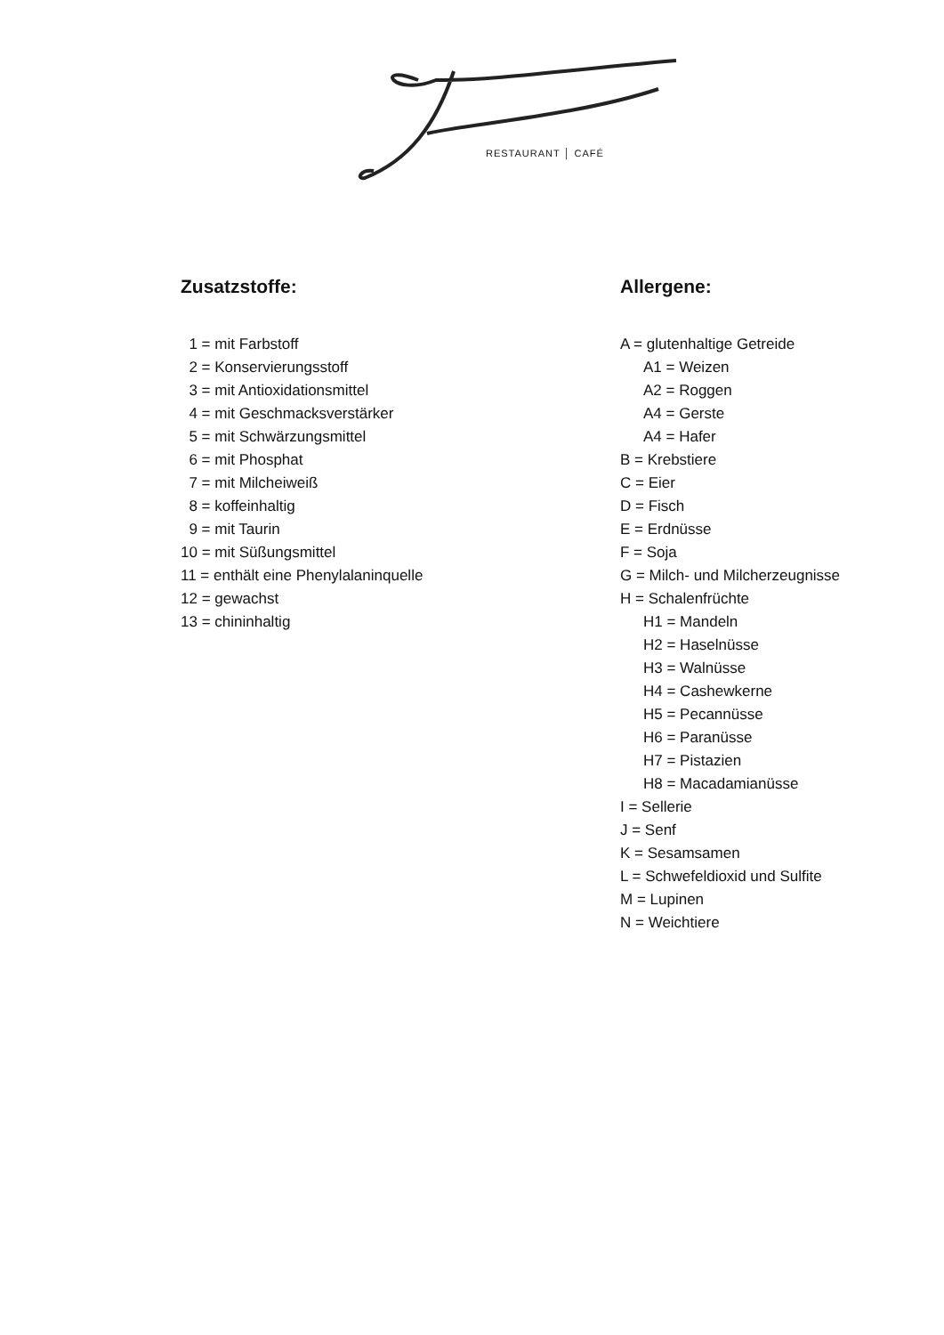RESTAURANT │ CAFÉ
Zusatzstoffe:
1 = mit Farbstoff
2 = Konservierungsstoff
3 = mit Antioxidationsmittel
4 = mit Geschmacksverstärker
5 = mit Schwärzungsmittel
6 = mit Phosphat
7 = mit Milcheiweiß
8 = koffeinhaltig
9 = mit Taurin
10 = mit Süßungsmittel
11 = enthält eine Phenylalaninquelle
12 = gewachst
13 = chininhaltig
Allergene:
A = glutenhaltige Getreide
A1 = Weizen
A2 = Roggen
A4 = Gerste
A4 = Hafer
B = Krebstiere
C = Eier
D = Fisch
E = Erdnüsse
F = Soja
G = Milch- und Milcherzeugnisse
H = Schalenfrüchte
H1 = Mandeln
H2 = Haselnüsse
H3 = Walnüsse
H4 = Cashewkerne
H5 = Pecannüsse
H6 = Paranüsse
H7 = Pistazien
H8 = Macadamianüsse
I = Sellerie
J = Senf
K = Sesamsamen
L = Schwefeldioxid und Sulfite
M = Lupinen
N = Weichtiere